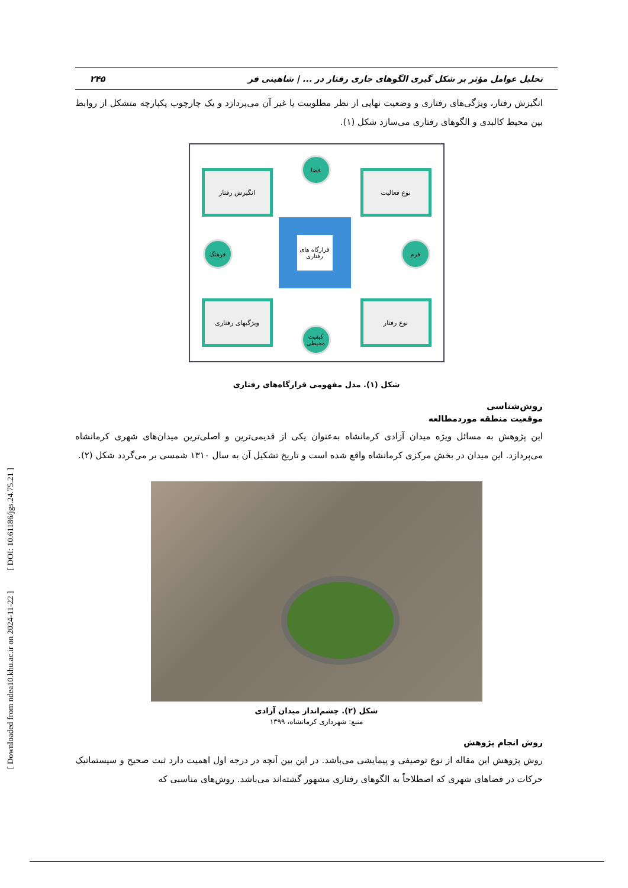[ Downloaded from ndea10.khu.ac.ir on 2024-11-22 ] [ DOI: 10.61186/jgs.24.75.21 ]
تحلیل عوامل مؤثر بر شکل گیری الگوهای جاری رفتار در ... | شاهینی فر ۲۴۵
انگیزش رفتار، ویژگی‌های رفتاری و وضعیت نهایی از نظر مطلوبیت یا غیر آن می‌پردازد و یک چارچوب یکپارچه متشکل از روابط بین محیط کالبدی و الگوهای رفتاری می‌سازد شکل (۱).
انگیزش رفتار نوع فعالیت
ویژگیهای رفتاری نوع رفتار
فضا
فرهنگ فرم
کیفیت محیطی
قرارگاه های رفتاری
شکل (۱). مدل مفهومی قرارگاه‌های رفتاری
روش‌شناسی
موقعیت منطقه موردمطالعه
این پژوهش به مسائل ویژه میدان آزادی کرمانشاه به‌عنوان یکی از قدیمی‌ترین و اصلی‌ترین میدان‌های شهری کرمانشاه می‌پردازد. این میدان در بخش مرکزی کرمانشاه واقع شده است و تاریخ تشکیل آن به سال ۱۳۱۰ شمسی بر می‌گردد شکل (۲).
شکل (۲). چشم‌انداز میدان آزادی
منبع: شهرداری کرمانشاه، ۱۳۹۹
روش انجام پژوهش
روش پژوهش این مقاله از نوع توصیفی و پیمایشی می‌باشد. در این بین آنچه در درجه اول اهمیت دارد ثبت صحیح و سیستماتیک حرکات در فضاهای شهری که اصطلاحاً به الگوهای رفتاری مشهور گشته‌اند می‌باشد. روش‌های مناسبی که